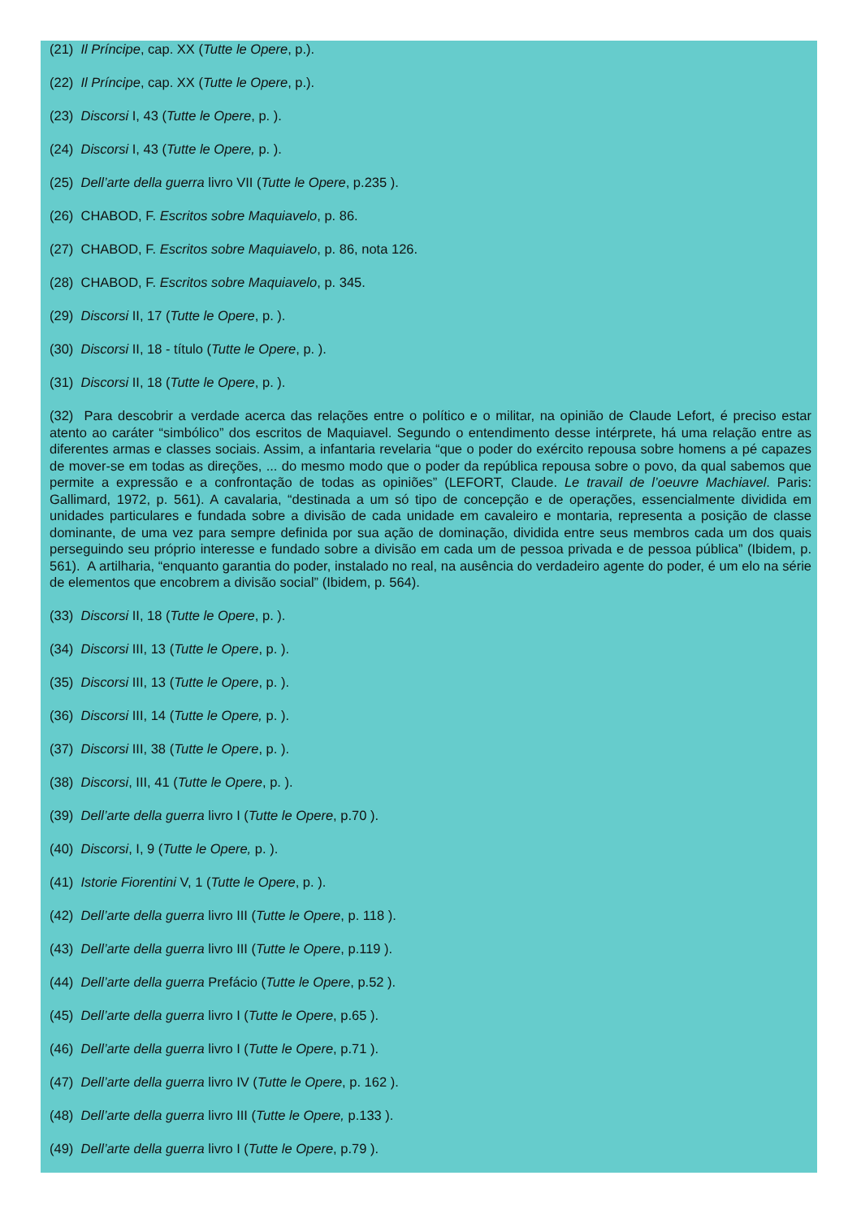(21) Il Príncipe, cap. XX (Tutte le Opere, p.).
(22) Il Príncipe, cap. XX (Tutte le Opere, p.).
(23) Discorsi I, 43 (Tutte le Opere, p. ).
(24) Discorsi I, 43 (Tutte le Opere, p. ).
(25) Dell’arte della guerra livro VII (Tutte le Opere, p.235 ).
(26) CHABOD, F. Escritos sobre Maquiavelo, p. 86.
(27) CHABOD, F. Escritos sobre Maquiavelo, p. 86, nota 126.
(28) CHABOD, F. Escritos sobre Maquiavelo, p. 345.
(29) Discorsi II, 17 (Tutte le Opere, p. ).
(30) Discorsi II, 18 - título (Tutte le Opere, p. ).
(31) Discorsi II, 18 (Tutte le Opere, p. ).
(32) Para descobrir a verdade acerca das relações entre o político e o militar, na opinião de Claude Lefort, é preciso estar atento ao caráter “simbólico” dos escritos de Maquiavel. Segundo o entendimento desse intérprete, há uma relação entre as diferentes armas e classes sociais. Assim, a infantaria revelaria “que o poder do exército repousa sobre homens a pé capazes de mover-se em todas as direções, ... do mesmo modo que o poder da república repousa sobre o povo, da qual sabemos que permite a expressão e a confrontação de todas as opiniões” (LEFORT, Claude. Le travail de l’oeuvre Machiavel. Paris: Gallimard, 1972, p. 561). A cavalaria, “destinada a um só tipo de concepção e de operações, essencialmente dividida em unidades particulares e fundada sobre a divisão de cada unidade em cavaleiro e montaria, representa a posição de classe dominante, de uma vez para sempre definida por sua ação de dominação, dividida entre seus membros cada um dos quais perseguindo seu próprio interesse e fundado sobre a divisão em cada um de pessoa privada e de pessoa pública” (Ibidem, p. 561). A artilharia, “enquanto garantia do poder, instalado no real, na ausência do verdadeiro agente do poder, é um elo na série de elementos que encobrem a divisão social” (Ibidem, p. 564).
(33) Discorsi II, 18 (Tutte le Opere, p. ).
(34) Discorsi III, 13 (Tutte le Opere, p. ).
(35) Discorsi III, 13 (Tutte le Opere, p. ).
(36) Discorsi III, 14 (Tutte le Opere, p. ).
(37) Discorsi III, 38 (Tutte le Opere, p. ).
(38) Discorsi, III, 41 (Tutte le Opere, p. ).
(39) Dell’arte della guerra livro I (Tutte le Opere, p.70 ).
(40) Discorsi, I, 9 (Tutte le Opere, p. ).
(41) Istorie Fiorentini V, 1 (Tutte le Opere, p. ).
(42) Dell’arte della guerra livro III (Tutte le Opere, p. 118 ).
(43) Dell’arte della guerra livro III (Tutte le Opere, p.119 ).
(44) Dell’arte della guerra Prefácio (Tutte le Opere, p.52 ).
(45) Dell’arte della guerra livro I (Tutte le Opere, p.65 ).
(46) Dell’arte della guerra livro I (Tutte le Opere, p.71 ).
(47) Dell’arte della guerra livro IV (Tutte le Opere, p. 162 ).
(48) Dell’arte della guerra livro III (Tutte le Opere, p.133 ).
(49) Dell’arte della guerra livro I (Tutte le Opere, p.79 ).